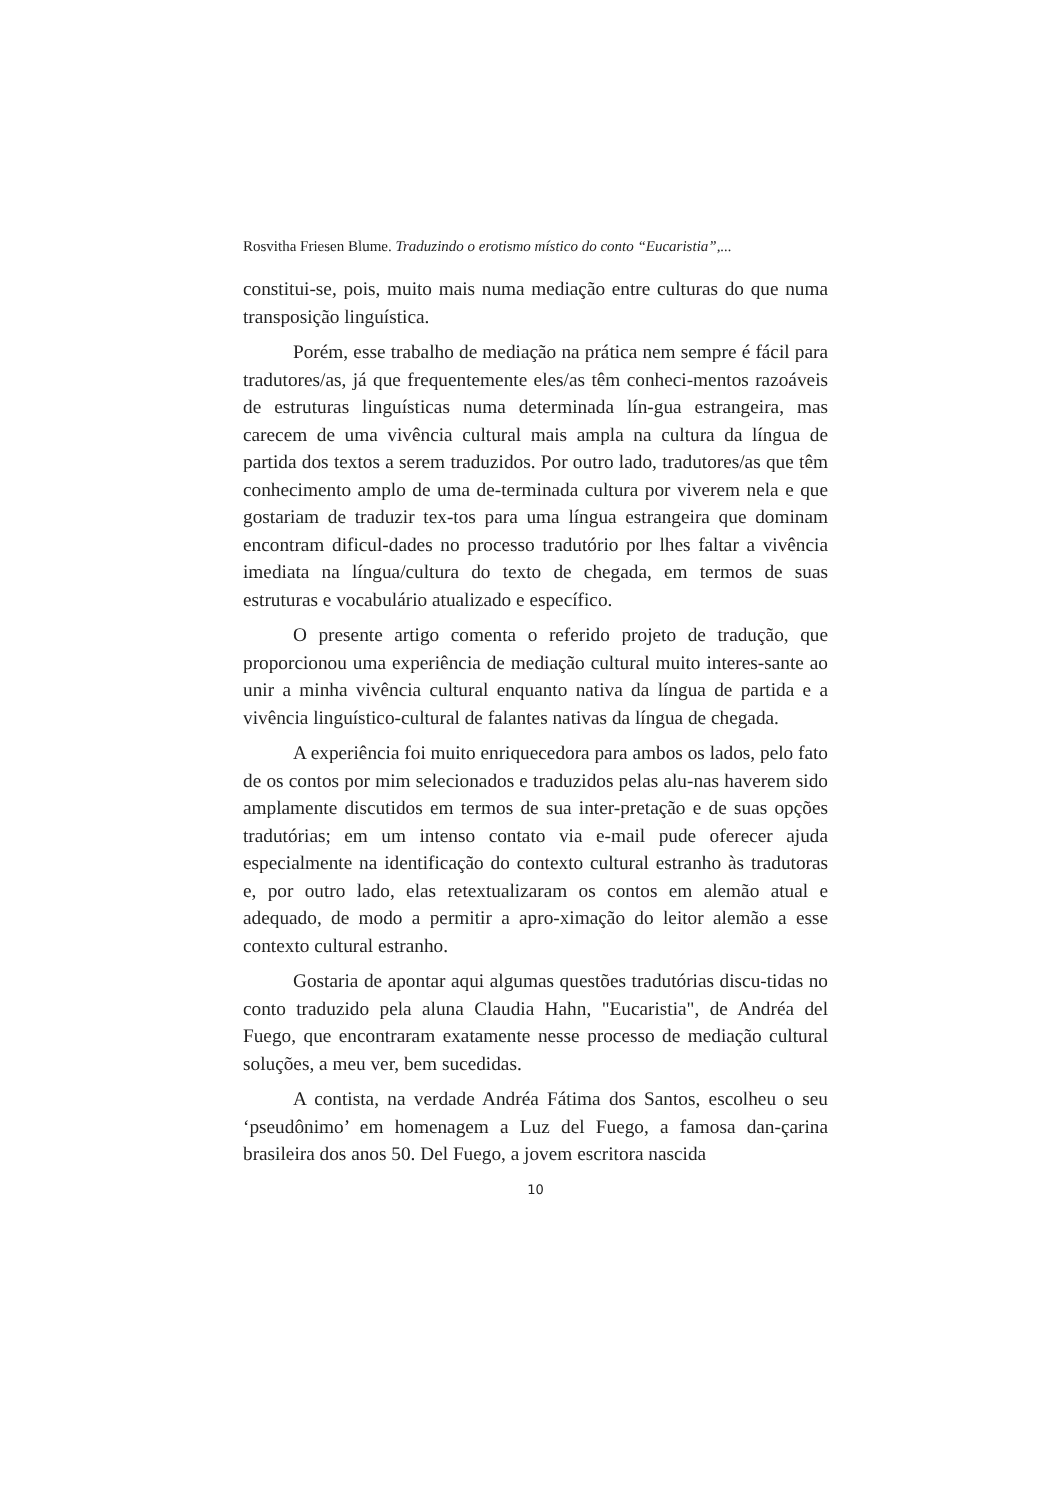Rosvitha Friesen Blume. Traduzindo o erotismo místico do conto “Eucaristia”,...
constitui-se, pois, muito mais numa mediação entre culturas do que numa transposição linguística.
Porém, esse trabalho de mediação na prática nem sempre é fácil para tradutores/as, já que frequentemente eles/as têm conheci-mentos razoáveis de estruturas linguísticas numa determinada lín-gua estrangeira, mas carecem de uma vivência cultural mais ampla na cultura da língua de partida dos textos a serem traduzidos. Por outro lado, tradutores/as que têm conhecimento amplo de uma de-terminada cultura por viverem nela e que gostariam de traduzir tex-tos para uma língua estrangeira que dominam encontram dificul-dades no processo tradutório por lhes faltar a vivência imediata na língua/cultura do texto de chegada, em termos de suas estruturas e vocabulário atualizado e específico.
O presente artigo comenta o referido projeto de tradução, que proporcionou uma experiência de mediação cultural muito interes-sante ao unir a minha vivência cultural enquanto nativa da língua de partida e a vivência linguístico-cultural de falantes nativas da língua de chegada.
A experiência foi muito enriquecedora para ambos os lados, pelo fato de os contos por mim selecionados e traduzidos pelas alu-nas haverem sido amplamente discutidos em termos de sua inter-pretação e de suas opções tradutórias; em um intenso contato via e-mail pude oferecer ajuda especialmente na identificação do contexto cultural estranho às tradutoras e, por outro lado, elas retextualizaram os contos em alemão atual e adequado, de modo a permitir a apro-ximação do leitor alemão a esse contexto cultural estranho.
Gostaria de apontar aqui algumas questões tradutórias discu-tidas no conto traduzido pela aluna Claudia Hahn, "Eucaristia", de Andréa del Fuego, que encontraram exatamente nesse processo de mediação cultural soluções, a meu ver, bem sucedidas.
A contista, na verdade Andréa Fátima dos Santos, escolheu o seu ‘pseudônimo’ em homenagem a Luz del Fuego, a famosa dan-çarina brasileira dos anos 50. Del Fuego, a jovem escritora nascida
10